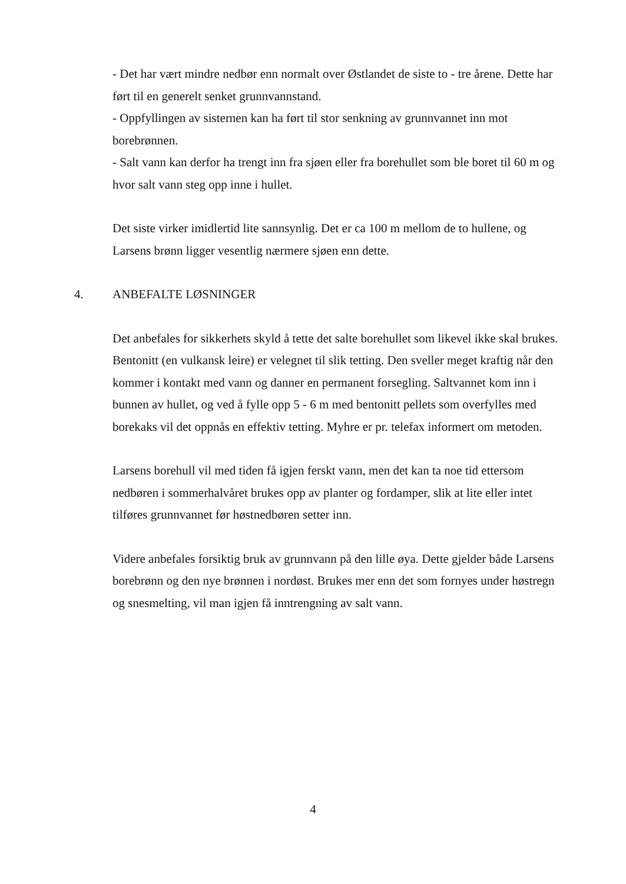- Det har vært mindre nedbør enn normalt over Østlandet de siste to - tre årene. Dette har ført til en generelt senket grunnvannstand.
- Oppfyllingen av sisternen kan ha ført til stor senkning av grunnvannet inn mot borebrønnen.
- Salt vann kan derfor ha trengt inn fra sjøen eller fra borehullet som ble boret til 60 m og hvor salt vann steg opp inne i hullet.
Det siste virker imidlertid lite sannsynlig. Det er ca 100 m mellom de to hullene, og Larsens brønn ligger vesentlig nærmere sjøen enn dette.
4. ANBEFALTE LØSNINGER
Det anbefales for sikkerhets skyld å tette det salte borehullet som likevel ikke skal brukes. Bentonitt (en vulkansk leire) er velegnet til slik tetting. Den sveller meget kraftig når den kommer i kontakt med vann og danner en permanent forsegling. Saltvannet kom inn i bunnen av hullet, og ved å fylle opp 5 - 6 m med bentonitt pellets som overfylles med borekaks vil det oppnås en effektiv tetting. Myhre er pr. telefax informert om metoden.
Larsens borehull vil med tiden få igjen ferskt vann, men det kan ta noe tid ettersom nedbøren i sommerhalvåret brukes opp av planter og fordamper, slik at lite eller intet tilføres grunnvannet før høstnedbøren setter inn.
Videre anbefales forsiktig bruk av grunnvann på den lille øya. Dette gjelder både Larsens borebrønn og den nye brønnen i nordøst. Brukes mer enn det som fornyes under høstregn og snesmelting, vil man igjen få inntrengning av salt vann.
4